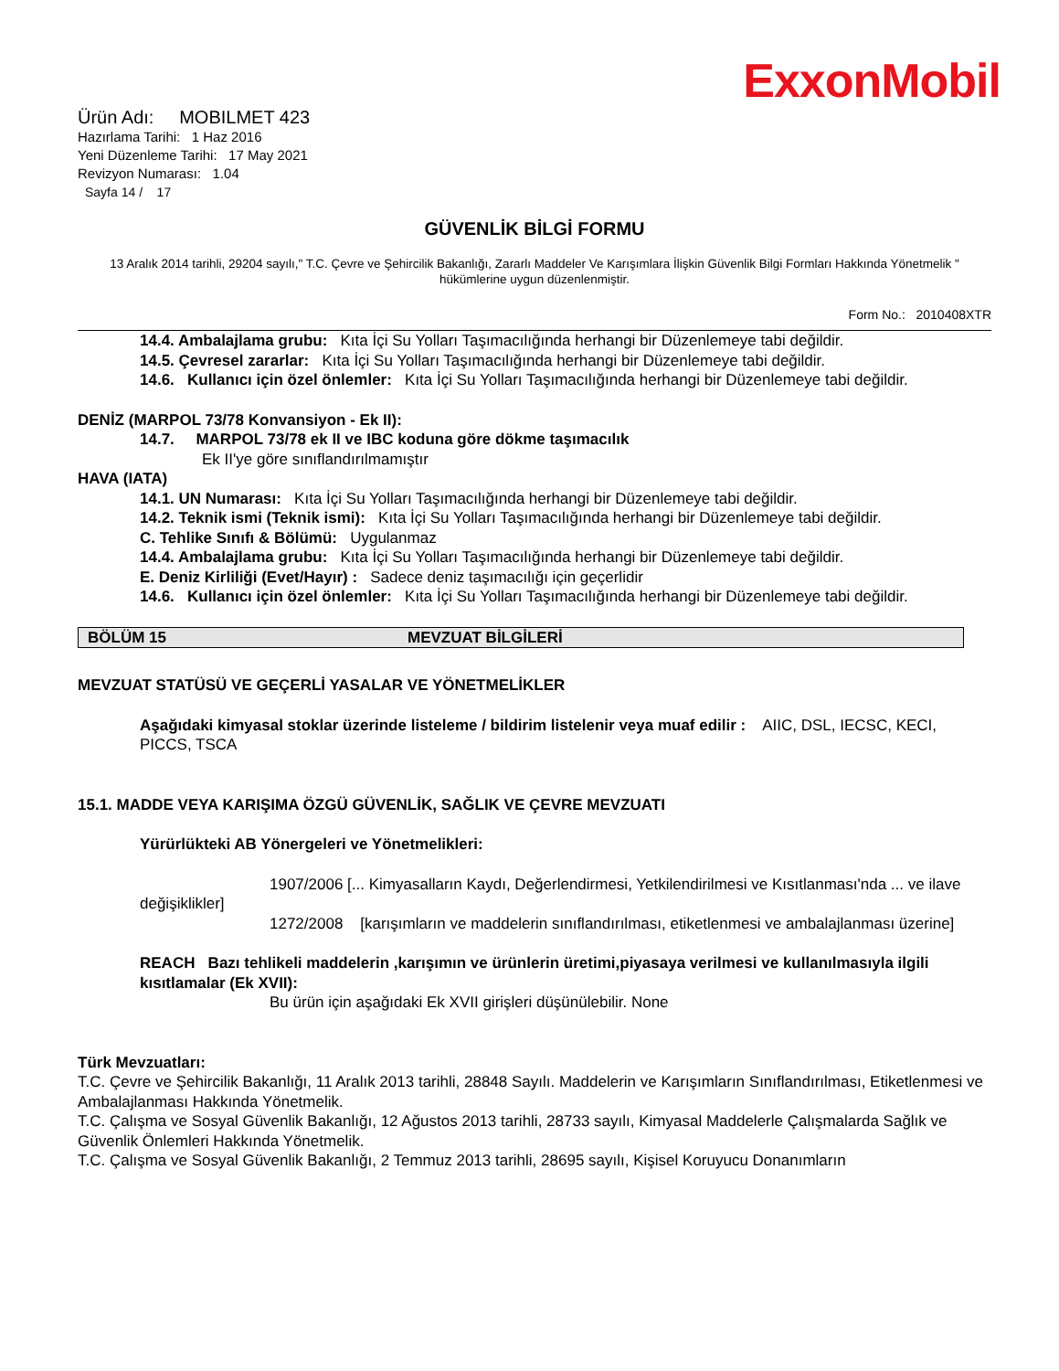ExxonMobil
Ürün Adı: MOBILMET 423
Hazırlama Tarihi: 1 Haz 2016
Yeni Düzenleme Tarihi: 17 May 2021
Revizyon Numarası: 1.04
Sayfa 14 / 17
GÜVENLİK BİLGİ FORMU
13 Aralık 2014 tarihli, 29204 sayılı," T.C. Çevre ve Şehircilik Bakanlığı, Zararlı Maddeler Ve Karışımlara İlişkin Güvenlik Bilgi Formları Hakkında Yönetmelik " hükümlerine uygun düzenlenmiştir.
Form No.: 2010408XTR
14.4. Ambalajlama grubu: Kıta İçi Su Yolları Taşımacılığında herhangi bir Düzenlemeye tabi değildir.
14.5. Çevresel zararlar: Kıta İçi Su Yolları Taşımacılığında herhangi bir Düzenlemeye tabi değildir.
14.6. Kullanıcı için özel önlemler: Kıta İçi Su Yolları Taşımacılığında herhangi bir Düzenlemeye tabi değildir.
DENİZ (MARPOL 73/78 Konvansiyon - Ek II):
14.7. MARPOL 73/78 ek II ve IBC koduna göre dökme taşımacılık
Ek II'ye göre sınıflandırılmamıştır
HAVA (IATA)
14.1. UN Numarası: Kıta İçi Su Yolları Taşımacılığında herhangi bir Düzenlemeye tabi değildir.
14.2. Teknik ismi (Teknik ismi): Kıta İçi Su Yolları Taşımacılığında herhangi bir Düzenlemeye tabi değildir.
C. Tehlike Sınıfı & Bölümü: Uygulanmaz
14.4. Ambalajlama grubu: Kıta İçi Su Yolları Taşımacılığında herhangi bir Düzenlemeye tabi değildir.
E. Deniz Kirliliği (Evet/Hayır) : Sadece deniz taşımacılığı için geçerlidir
14.6. Kullanıcı için özel önlemler: Kıta İçi Su Yolları Taşımacılığında herhangi bir Düzenlemeye tabi değildir.
BÖLÜM 15 MEVZUAT BİLGİLERİ
MEVZUAT STATÜSÜ VE GEÇERLİ YASALAR VE YÖNETMELİKLER
Aşağıdaki kimyasal stoklar üzerinde listeleme / bildirim listelenir veya muaf edilir : AIIC, DSL, IECSC, KECI, PICCS, TSCA
15.1. MADDE VEYA KARIŞIMA ÖZGÜ GÜVENLİK, SAĞLIK VE ÇEVRE MEVZUATI
Yürürlükteki AB Yönergeleri ve Yönetmelikleri:
1907/2006 [... Kimyasalların Kaydı, Değerlendirmesi, Yetkilendirilmesi ve Kısıtlanması'nda ... ve ilave değişiklikler]
1272/2008 [karışımların ve maddelerin sınıflandırılması, etiketlenmesi ve ambalajlanması üzerine]
REACH Bazı tehlikeli maddelerin ,karışımın ve ürünlerin üretimi,piyasaya verilmesi ve kullanılmasıyla ilgili kısıtlamalar (Ek XVII):
Bu ürün için aşağıdaki Ek XVII girişleri düşünülebilir. None
Türk Mevzuatları:
T.C. Çevre ve Şehircilik Bakanlığı, 11 Aralık 2013 tarihli, 28848 Sayılı. Maddelerin ve Karışımların Sınıflandırılması, Etiketlenmesi ve Ambalajlanması Hakkında Yönetmelik.
T.C. Çalışma ve Sosyal Güvenlik Bakanlığı, 12 Ağustos 2013 tarihli, 28733 sayılı, Kimyasal Maddelerle Çalışmalarda Sağlık ve Güvenlik Önlemleri Hakkında Yönetmelik.
T.C. Çalışma ve Sosyal Güvenlik Bakanlığı, 2 Temmuz 2013 tarihli, 28695 sayılı, Kişisel Koruyucu Donanımların